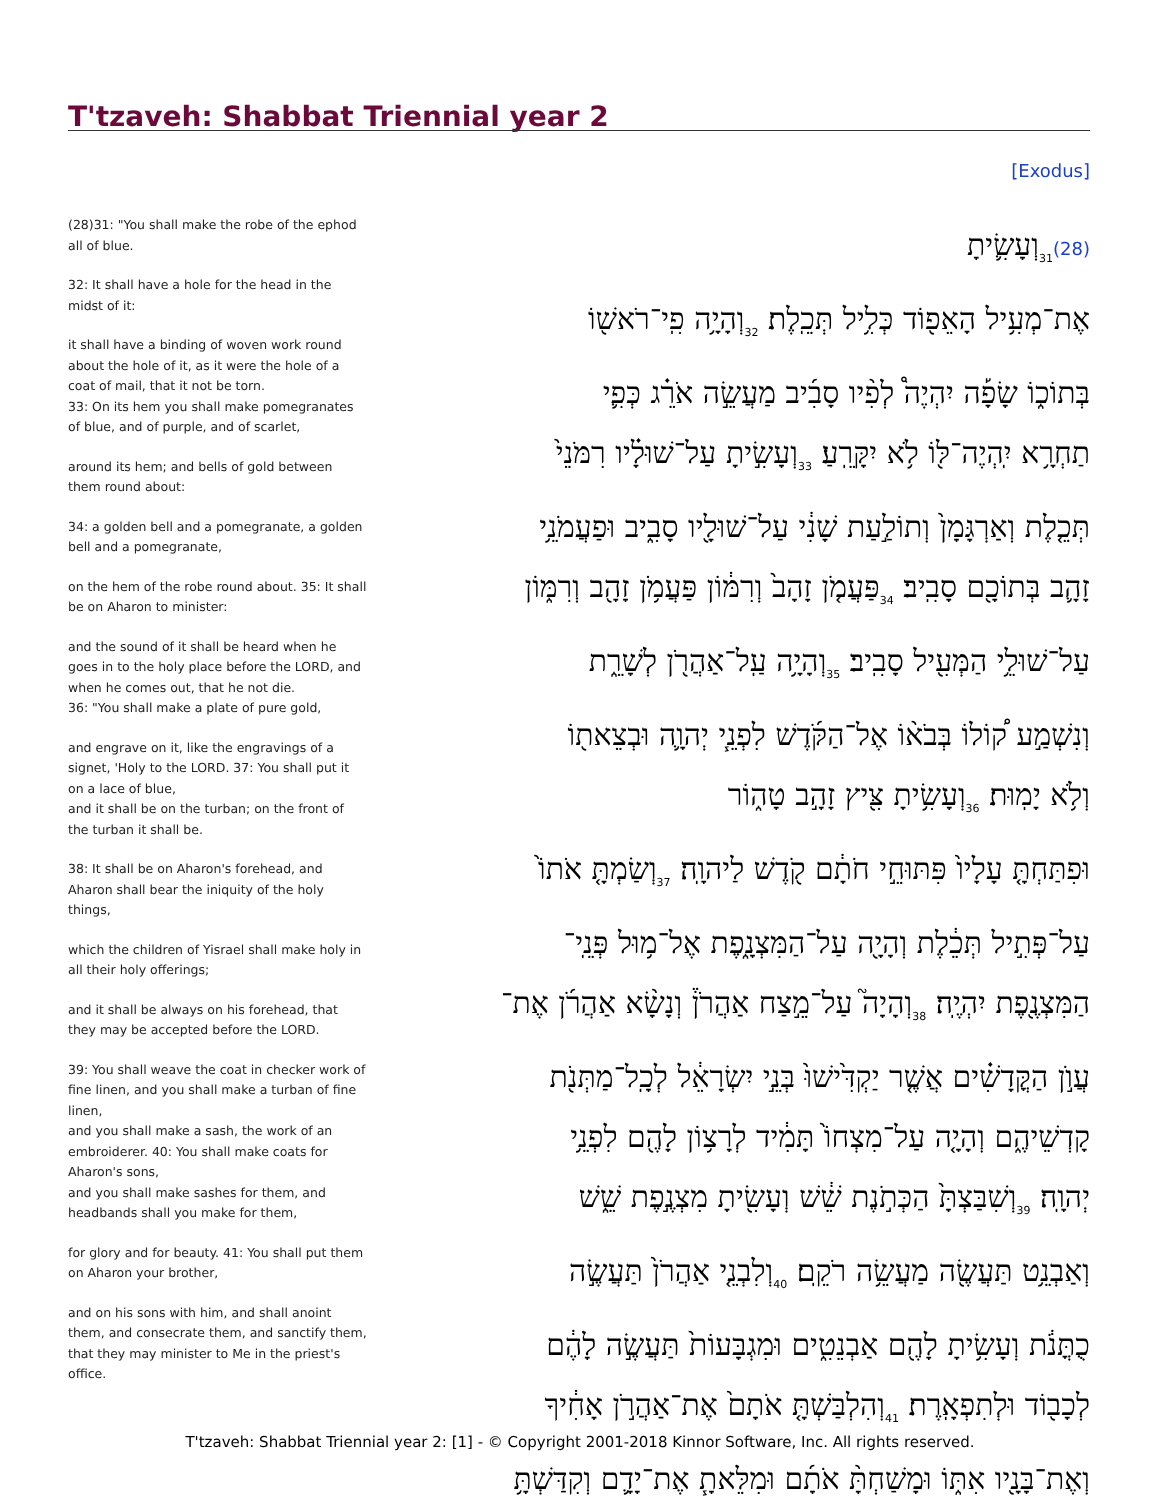T'tzaveh: Shabbat Triennial year 2
[Exodus]
(28)31: "You shall make the robe of the ephod all of blue.
32: It shall have a hole for the head in the midst of it:
it shall have a binding of woven work round about the hole of it, as it were the hole of a coat of mail, that it not be torn.
33: On its hem you shall make pomegranates of blue, and of purple, and of scarlet,
around its hem; and bells of gold between them round about:
34: a golden bell and a pomegranate, a golden bell and a pomegranate,
on the hem of the robe round about. 35: It shall be on Aharon to minister:
and the sound of it shall be heard when he goes in to the holy place before the LORD, and when he comes out, that he not die.
36: "You shall make a plate of pure gold,
and engrave on it, like the engravings of a signet, 'Holy to the LORD. 37: You shall put it on a lace of blue,
and it shall be on the turban; on the front of the turban it shall be.
38: It shall be on Aharon's forehead, and Aharon shall bear the iniquity of the holy things,
which the children of Yisrael shall make holy in all their holy offerings;
and it shall be always on his forehead, that they may be accepted before the LORD.
39: You shall weave the coat in checker work of fine linen, and you shall make a turban of fine linen,
and you shall make a sash, the work of an embroiderer. 40: You shall make coats for Aharon's sons,
and you shall make sashes for them, and headbands shall you make for them,
for glory and for beauty. 41: You shall put them on Aharon your brother,
and on his sons with him, and shall anoint them, and consecrate them, and sanctify them, that they may minister to Me in the priest's office.
(28)<sub>31</sub>וְעָשִׂ֛יתָ
אֶת־מְעִ֥יל הָאֵפ֖וֹד כְּלִ֥יל תְּכֵֽלֶת׃ <sub>32</sub>וְהָיָ֥ה פִֽי־רֹאשׁ֖וֹ
בְּתוֹכ֑וֹ שָׂפָ֡ה יִהְיֶה֩ לְפִ֨יו סָבִ֜יב מַעֲשֵׂ֣ה אֹרֵ֗ג כְּפִ֛י
תַחְרָ֥א יִֽהְיֶה־לּ֖וֹ לֹ֥א יִקָּרֵֽעַ׃ <sub>33</sub>וְעָשִׂ֣יתָ עַל־שׁוּלָ֗יו רִמֹּנֵי֙
תְּכֵ֤לֶת וְאַרְגָּמָן֙ וְתוֹלַ֣עַת שָׁנִ֔י עַל־שׁוּלָ֖יו סָבִ֑יב וּפַעֲמֹנֵ֥י
זָהָ֛ב בְּתוֹכָ֖ם סָבִֽיב׃ <sub>34</sub>פַּעֲמֹ֤ן זָהָב֙ וְרִמּ֔וֹן פַּעֲמֹ֥ן זָהָ֖ב וְרִמּ֑וֹן
עַל־שׁוּלֵ֥י הַמְּעִ֖יל סָבִֽיב׃ <sub>35</sub>וְהָיָ֥ה עַֽל־אַהֲרֹ֖ן לְשָׁרֵ֑ת
וְנִשְׁמַ֣ע ק֠וֹלוֹ בְּבֹא֨וֹ אֶל־הַקֹּ֜דֶשׁ לִפְנֵ֧י יְהוָ֛ה וּבְצֵאת֖וֹ
וְלֹ֥א יָמֽוּת׃ <sub>36</sub>וְעָשִׂ֥יתָ צִּ֖יץ זָהָ֣ב טָה֑וֹר
וּפִתַּחְתָּ֤ עָלָיו֙ פִּתּוּחֵ֣י חֹתָ֔ם קֹ֖דֶשׁ לַיהוָֽה׃ <sub>37</sub>וְשַׂמְתָּ֤ אֹתוֹ֙
עַל־פְּתִ֣יל תְּכֵ֔לֶת וְהָיָ֖ה עַל־הַמִּצְנָ֑פֶת אֶל־מ֥וּל פְּנֵֽי־
הַמִּצְנֶ֖פֶת יִהְיֶֽה׃ <sub>38</sub>וְהָיָה֮ עַל־מֵ֣צַח אַהֲרֹן֒ וְנָשָׂ֨א אַהֲרֹ֜ן אֶת־
עֲוֺ֣ן הַקֳּדָשִׁ֗ים אֲשֶׁ֤ר יַקְדִּ֙ישׁוּ֙ בְּנֵ֣י יִשְׂרָאֵ֔ל לְכָֽל־מַתְּנֹ֖ת
קָדְשֵׁיהֶ֑ם וְהָיָ֤ה עַל־מִצְחוֹ֙ תָּמִ֔יד לְרָצ֥וֹן לָהֶ֖ם לִפְנֵ֥י
יְהוָֽה׃ <sub>39</sub>וְשִׁבַּצְתָּ֙ הַכְּתֹ֣נֶת שֵׁ֔שׁ וְעָשִׂ֖יתָ מִצְנֶ֣פֶת שֵׁ֑שׁ
וְאַבְנֵ֥ט תַּעֲשֶׂ֖ה מַעֲשֵׂ֥ה רֹקֵֽם׃ <sub>40</sub>וְלִבְנֵ֤י אַהֲרֹן֙ תַּעֲשֶׂ֣ה
כֻתֳּנֹ֔ת וְעָשִׂ֥יתָ לָהֶ֖ם אַבְנֵטִ֑ים וּמִגְבָּעוֹת֙ תַּעֲשֶׂ֣ה לָהֶ֔ם
לְכָב֖וֹד וּלְתִפְאָֽרֶת׃ <sub>41</sub>וְהִלְבַּשְׁתָּ֤ אֹתָם֙ אֶת־אַהֲרֹ֣ן אָחִ֔יךָ
וְאֶת־בָּנָ֖יו אִתּ֑וֹ וּמָשַׁחְתָּ֨ אֹתָ֜ם וּמִלֵּאתָ֧ אֶת־יָדָ֛ם וְקִדַּשְׁתָּ֥
T'tzaveh: Shabbat Triennial year 2: [1] - © Copyright 2001-2018 Kinnor Software, Inc. All rights reserved.